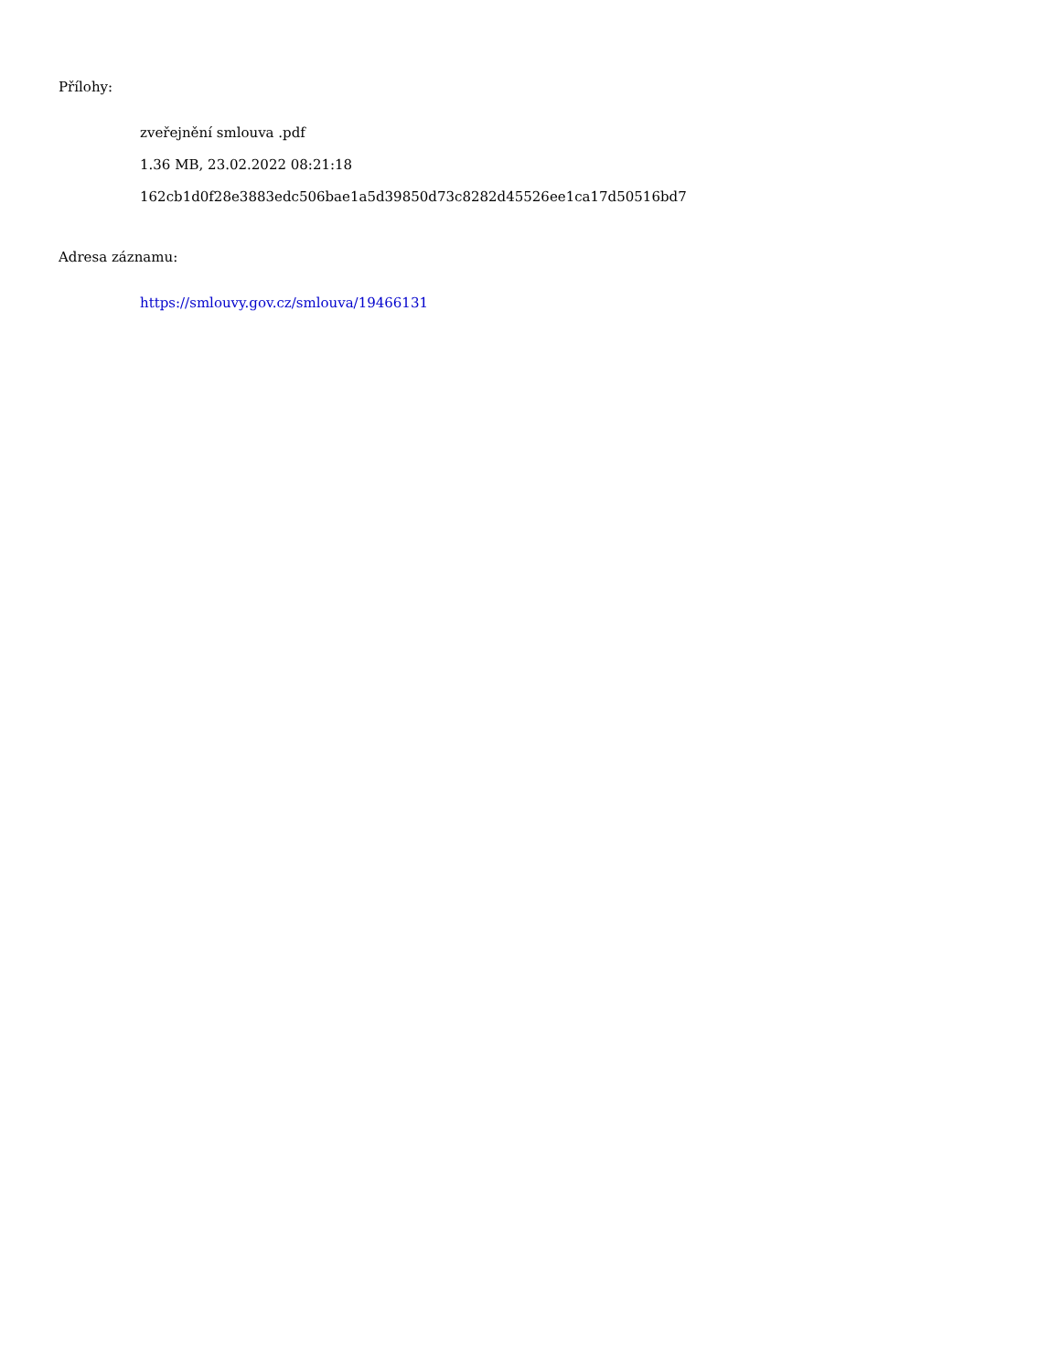Přílohy:
zveřejnění smlouva .pdf
1.36 MB, 23.02.2022 08:21:18
162cb1d0f28e3883edc506bae1a5d39850d73c8282d45526ee1ca17d50516bd7
Adresa záznamu:
https://smlouvy.gov.cz/smlouva/19466131